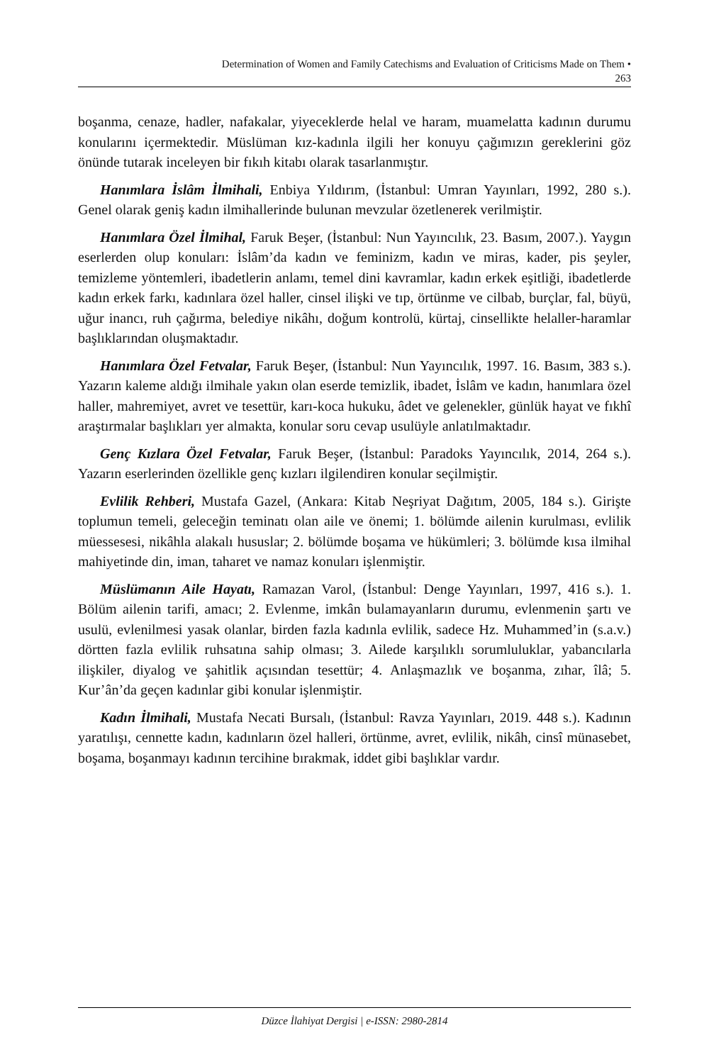Determination of Women and Family Catechisms and Evaluation of Criticisms Made on Them •
263
boşanma, cenaze, hadler, nafakalar, yiyeceklerde helal ve haram, muamelatta kadının durumu konularını içermektedir. Müslüman kız-kadınla ilgili her konuyu çağımızın gereklerini göz önünde tutarak inceleyen bir fıkıh kitabı olarak tasarlanmıştır.
Hanımlara İslâm İlmihali, Enbiya Yıldırım, (İstanbul: Umran Yayınları, 1992, 280 s.). Genel olarak geniş kadın ilmihallerinde bulunan mevzular özetlenerek verilmiştir.
Hanımlara Özel İlmihal, Faruk Beşer, (İstanbul: Nun Yayıncılık, 23. Basım, 2007.). Yaygın eserlerden olup konuları: İslâm’da kadın ve feminizm, kadın ve miras, kader, pis şeyler, temizleme yöntemleri, ibadetlerin anlamı, temel dini kavramlar, kadın erkek eşitliği, ibadetlerde kadın erkek farkı, kadınlara özel haller, cinsel ilişki ve tıp, örtünme ve cilbab, burçlar, fal, büyü, uğur inancı, ruh çağırma, belediye nikâhı, doğum kontrolü, kürtaj, cinsellikte helaller-haramlar başlıklarından oluşmaktadır.
Hanımlara Özel Fetvalar, Faruk Beşer, (İstanbul: Nun Yayıncılık, 1997. 16. Basım, 383 s.). Yazarın kaleme aldığı ilmihale yakın olan eserde temizlik, ibadet, İslâm ve kadın, hanımlara özel haller, mahremiyet, avret ve tesettür, karı-koca hukuku, âdet ve gelenekler, günlük hayat ve fıkhî araştırmalar başlıkları yer almakta, konular soru cevap usulüyle anlatılmaktadır.
Genç Kızlara Özel Fetvalar, Faruk Beşer, (İstanbul: Paradoks Yayıncılık, 2014, 264 s.). Yazarın eserlerinden özellikle genç kızları ilgilendiren konular seçilmiştir.
Evlilik Rehberi, Mustafa Gazel, (Ankara: Kitab Neşriyat Dağıtım, 2005, 184 s.). Girişte toplumun temeli, geleceğin teminatı olan aile ve önemi; 1. bölümde ailenin kurulması, evlilik müessesesi, nikâhla alakalı hususlar; 2. bölümde boşama ve hükümleri; 3. bölümde kısa ilmihal mahiyetinde din, iman, taharet ve namaz konuları işlenmiştir.
Müslümanın Aile Hayatı, Ramazan Varol, (İstanbul: Denge Yayınları, 1997, 416 s.). 1. Bölüm ailenin tarifi, amacı; 2. Evlenme, imkân bulamayanların durumu, evlenmenin şartı ve usulü, evlenilmesi yasak olanlar, birden fazla kadınla evlilik, sadece Hz. Muhammed’in (s.a.v.) dörtten fazla evlilik ruhsatına sahip olması; 3. Ailede karşılıklı sorumluluklar, yabancılarla ilişkiler, diyalog ve şahitlik açısından tesettür; 4. Anlaşmazlık ve boşanma, zıhar, îlâ; 5. Kur’ân’da geçen kadınlar gibi konular işlenmiştir.
Kadın İlmihali, Mustafa Necati Bursalı, (İstanbul: Ravza Yayınları, 2019. 448 s.). Kadının yaratılışı, cennette kadın, kadınların özel halleri, örtünme, avret, evlilik, nikâh, cinsî münasebet, boşama, boşanmayı kadının tercihine bırakmak, iddet gibi başlıklar vardır.
Düzce İlahiyat Dergisi | e-ISSN: 2980-2814